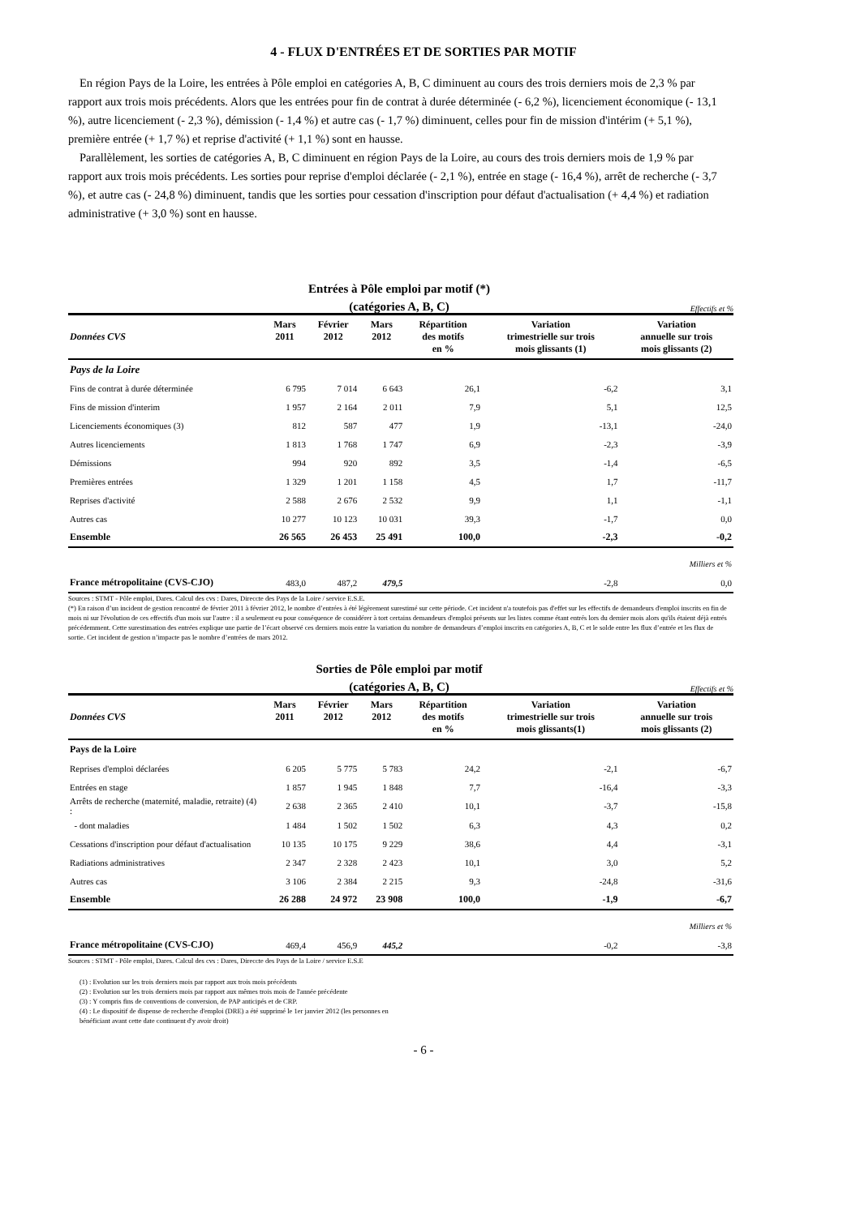4 - FLUX D'ENTRÉES ET DE SORTIES PAR MOTIF
En région Pays de la Loire, les entrées à Pôle emploi en catégories A, B, C diminuent au cours des trois derniers mois de 2,3 % par rapport aux trois mois précédents. Alors que les entrées pour fin de contrat à durée déterminée (- 6,2 %), licenciement économique (- 13,1 %), autre licenciement (- 2,3 %), démission (- 1,4 %) et autre cas (- 1,7 %) diminuent, celles pour fin de mission d'intérim (+ 5,1 %), première entrée (+ 1,7 %) et reprise d'activité (+ 1,1 %) sont en hausse.
Parallèlement, les sorties de catégories A, B, C diminuent en région Pays de la Loire, au cours des trois derniers mois de 1,9 % par rapport aux trois mois précédents. Les sorties pour reprise d'emploi déclarée (- 2,1 %), entrée en stage (- 16,4 %), arrêt de recherche (- 3,7 %), et autre cas (- 24,8 %) diminuent, tandis que les sorties pour cessation d'inscription pour défaut d'actualisation (+ 4,4 %) et radiation administrative (+ 3,0 %) sont en hausse.
Entrées à Pôle emploi par motif (*)
(catégories A, B, C)
Effectifs et %
| Données CVS | Mars 2011 | Février 2012 | Mars 2012 | Répartition des motifs en % | Variation trimestrielle sur trois mois glissants (1) | Variation annuelle sur trois mois glissants (2) |
| --- | --- | --- | --- | --- | --- | --- |
| Pays de la Loire | | | | | | |
| Fins de contrat à durée déterminée | 6 795 | 7 014 | 6 643 | 26,1 | -6,2 | 3,1 |
| Fins de mission d'interim | 1 957 | 2 164 | 2 011 | 7,9 | 5,1 | 12,5 |
| Licenciements économiques (3) | 812 | 587 | 477 | 1,9 | -13,1 | -24,0 |
| Autres licenciements | 1 813 | 1 768 | 1 747 | 6,9 | -2,3 | -3,9 |
| Démissions | 994 | 920 | 892 | 3,5 | -1,4 | -6,5 |
| Premières entrées | 1 329 | 1 201 | 1 158 | 4,5 | 1,7 | -11,7 |
| Reprises d'activité | 2 588 | 2 676 | 2 532 | 9,9 | 1,1 | -1,1 |
| Autres cas | 10 277 | 10 123 | 10 031 | 39,3 | -1,7 | 0,0 |
| Ensemble | 26 565 | 26 453 | 25 491 | 100,0 | -2,3 | -0,2 |
| Milliers et % | | | | | | |
| France métropolitaine (CVS-CJO) | 483,0 | 487,2 | 479,5 | | -2,8 | 0,0 |
Sources : STMT - Pôle emploi, Dares. Calcul des cvs : Dares, Direccte des Pays de la Loire / service E.S.E.
(*) En raison d’un incident de gestion rencontré de février 2011 à février 2012, le nombre d’entrées à été légèrement surestimé sur cette période. Cet incident n'a toutefois pas d'effet sur les effectifs de demandeurs d'emploi inscrits en fin de mois ni sur l'évolution de ces effectifs d'un mois sur l'autre : il a seulement eu pour conséquence de considérer à tort certains demandeurs d'emploi présents sur les listes comme étant entrés lors du dernier mois alors qu'ils étaient déjà entrés précédemment. Cette surestimation des entrées explique une partie de l’écart observé ces derniers mois entre la variation du nombre de demandeurs d’emploi inscrits en catégories A, B, C et le solde entre les flux d’entrée et les flux de sortie. Cet incident de gestion n’impacte pas le nombre d’entrées de mars 2012.
Sorties de Pôle emploi par motif
(catégories A, B, C)
Effectifs et %
| Données CVS | Mars 2011 | Février 2012 | Mars 2012 | Répartition des motifs en % | Variation trimestrielle sur trois mois glissants(1) | Variation annuelle sur trois mois glissants (2) |
| --- | --- | --- | --- | --- | --- | --- |
| Pays de la Loire | | | | | | |
| Reprises d'emploi déclarées | 6 205 | 5 775 | 5 783 | 24,2 | -2,1 | -6,7 |
| Entrées en stage | 1 857 | 1 945 | 1 848 | 7,7 | -16,4 | -3,3 |
| Arrêts de recherche (maternité, maladie, retraite) (4) : | 2 638 | 2 365 | 2 410 | 10,1 | -3,7 | -15,8 |
| - dont maladies | 1 484 | 1 502 | 1 502 | 6,3 | 4,3 | 0,2 |
| Cessations d'inscription pour défaut d'actualisation | 10 135 | 10 175 | 9 229 | 38,6 | 4,4 | -3,1 |
| Radiations administratives | 2 347 | 2 328 | 2 423 | 10,1 | 3,0 | 5,2 |
| Autres cas | 3 106 | 2 384 | 2 215 | 9,3 | -24,8 | -31,6 |
| Ensemble | 26 288 | 24 972 | 23 908 | 100,0 | -1,9 | -6,7 |
| Milliers et % | | | | | | |
| France métropolitaine (CVS-CJO) | 469,4 | 456,9 | 445,2 | | -0,2 | -3,8 |
Sources : STMT - Pôle emploi, Dares. Calcul des cvs : Dares, Direccte des Pays de la Loire / service E.S.E
(1) : Evolution sur les trois derniers mois par rapport aux trois mois précédents
(2) : Evolution sur les trois derniers mois par rapport aux mêmes trois mois de l'année précédente
(3) : Y compris fins de conventions de conversion, de PAP anticipés et de CRP.
(4) : Le dispositif de dispense de recherche d'emploi (DRE) a été supprimé le 1er janvier 2012 (les personnes en
bénéficiant avant cette date continuent d'y avoir droit)
- 6 -